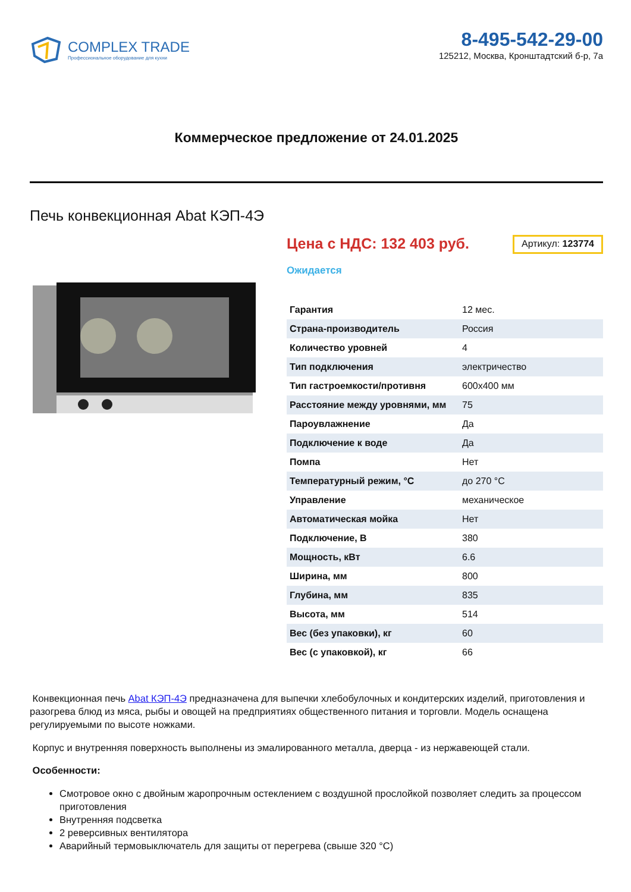COMPLEX TRADE
Профессиональное оборудование для кухни
8-495-542-29-00
125212, Москва, Кронштадтский б-р, 7а
Коммерческое предложение от 24.01.2025
Печь конвекционная Abat КЭП-4Э
Цена с НДС: 132 403 руб.
Артикул: 123774
Ожидается
| Гарантия | 12 мес. |
| Страна-производитель | Россия |
| Количество уровней | 4 |
| Тип подключения | электричество |
| Тип гастроемкости/противня | 600x400 мм |
| Расстояние между уровнями, мм | 75 |
| Пароувлажнение | Да |
| Подключение к воде | Да |
| Помпа | Нет |
| Температурный режим, °C | до 270 °C |
| Управление | механическое |
| Автоматическая мойка | Нет |
| Подключение, В | 380 |
| Мощность, кВт | 6.6 |
| Ширина, мм | 800 |
| Глубина, мм | 835 |
| Высота, мм | 514 |
| Вес (без упаковки), кг | 60 |
| Вес (с упаковкой), кг | 66 |
Конвекционная печь Abat КЭП-4Э предназначена для выпечки хлебобулочных и кондитерских изделий, приготовления и разогрева блюд из мяса, рыбы и овощей на предприятиях общественного питания и торговли. Модель оснащена регулируемыми по высоте ножками.
Корпус и внутренняя поверхность выполнены из эмалированного металла, дверца - из нержавеющей стали.
Особенности:
Смотровое окно с двойным жаропрочным остеклением с воздушной прослойкой позволяет следить за процессом приготовления
Внутренняя подсветка
2 реверсивных вентилятора
Аварийный термовыключатель для защиты от перегрева (свыше 320 °C)